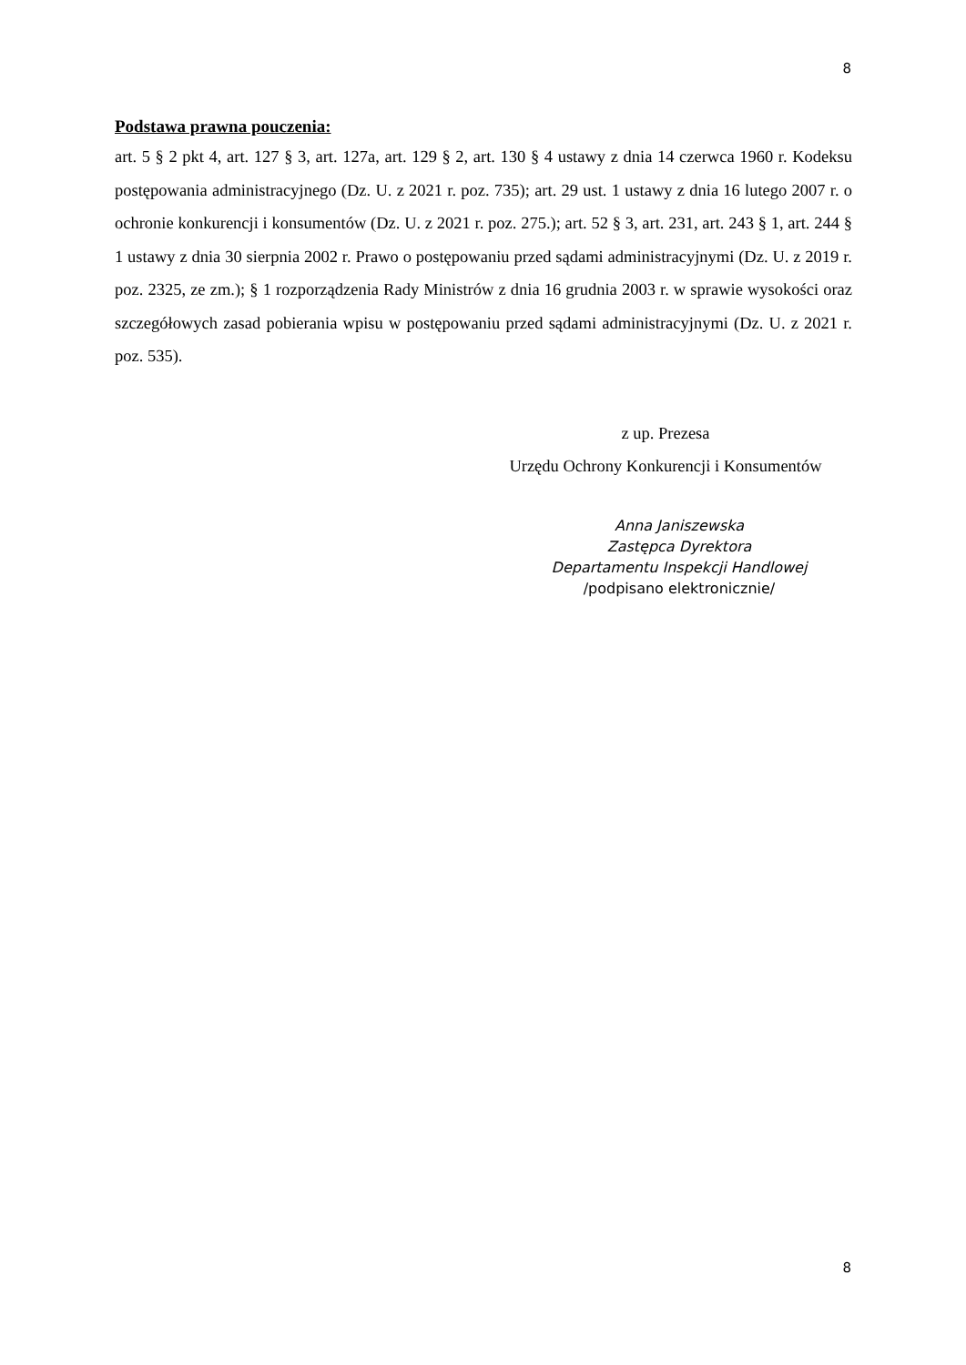8
Podstawa prawna pouczenia:
art. 5 § 2 pkt 4, art. 127 § 3, art. 127a, art. 129 § 2, art. 130 § 4 ustawy z dnia 14 czerwca 1960 r. Kodeksu postępowania administracyjnego (Dz. U. z 2021 r. poz. 735); art. 29 ust. 1 ustawy z dnia 16 lutego 2007 r. o ochronie konkurencji i konsumentów (Dz. U. z 2021 r. poz. 275.); art. 52 § 3, art. 231, art. 243 § 1, art. 244 § 1 ustawy z dnia 30 sierpnia 2002 r. Prawo o postępowaniu przed sądami administracyjnymi (Dz. U. z 2019 r. poz. 2325, ze zm.); § 1 rozporządzenia Rady Ministrów z dnia 16 grudnia 2003 r. w sprawie wysokości oraz szczegółowych zasad pobierania wpisu w postępowaniu przed sądami administracyjnymi (Dz. U. z 2021 r. poz. 535).
z up. Prezesa
Urzędu Ochrony Konkurencji i Konsumentów
Anna Janiszewska
Zastępca Dyrektora
Departamentu Inspekcji Handlowej
/podpisano elektronicznie/
8